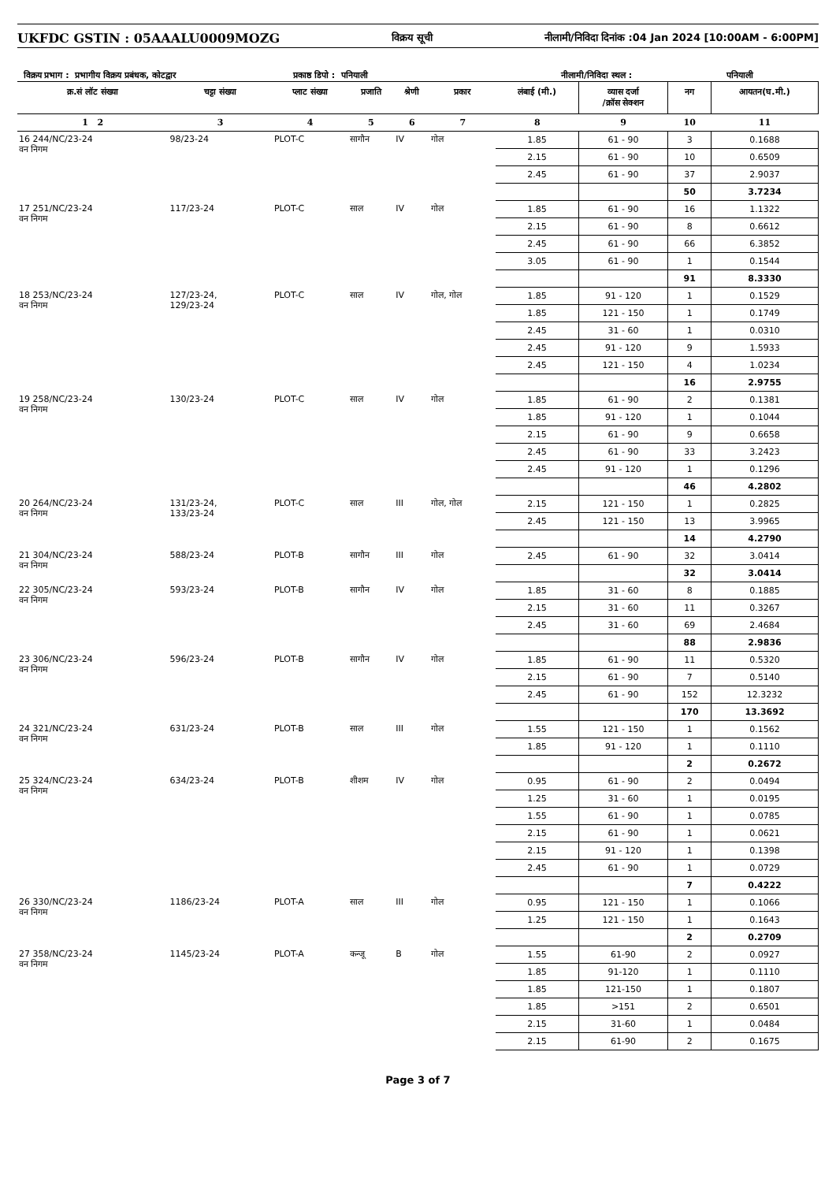UKFDC GSTIN : 05AAALU0009MOZG विक्रय सूची नीलामी/निविदा दिनांक :04 Jan 2024 [10:00AM - 6:00PM]
विक्रय प्रभाग : प्रभागीय विक्रय प्रबंधक, कोटद्वार प्रकाष्ठ डिपो : पनियाली नीलामी/निविदा स्थल : पनियाली
| क्र.सं लॉट संख्या | चट्टा संख्या | प्लाट संख्या | प्रजाति | श्रेणी | प्रकार | लंबाई (मी.) | व्यास दर्जा /क्रॉस सेक्शन | नग | आयतन(घ.मी.) |
| --- | --- | --- | --- | --- | --- | --- | --- | --- | --- |
| 1 2 | 3 | 4 | 5 | 6 | 7 | 8 | 9 | 10 | 11 |
| 16 244/NC/23-24 वन निगम | 98/23-24 | PLOT-C | सागौन | IV | गोल | 1.85 | 61 - 90 | 3 | 0.1688 |
| | | | | | | 2.15 | 61 - 90 | 10 | 0.6509 |
| | | | | | | 2.45 | 61 - 90 | 37 | 2.9037 |
| | | | | | | | | 50 | 3.7234 |
| 17 251/NC/23-24 वन निगम | 117/23-24 | PLOT-C | साल | IV | गोल | 1.85 | 61 - 90 | 16 | 1.1322 |
| | | | | | | 2.15 | 61 - 90 | 8 | 0.6612 |
| | | | | | | 2.45 | 61 - 90 | 66 | 6.3852 |
| | | | | | | 3.05 | 61 - 90 | 1 | 0.1544 |
| | | | | | | | | 91 | 8.3330 |
| 18 253/NC/23-24 वन निगम | 127/23-24, 129/23-24 | PLOT-C | साल | IV | गोल, गोल | 1.85 | 91 - 120 | 1 | 0.1529 |
| | | | | | | 1.85 | 121 - 150 | 1 | 0.1749 |
| | | | | | | 2.45 | 31 - 60 | 1 | 0.0310 |
| | | | | | | 2.45 | 91 - 120 | 9 | 1.5933 |
| | | | | | | 2.45 | 121 - 150 | 4 | 1.0234 |
| | | | | | | | | 16 | 2.9755 |
| 19 258/NC/23-24 वन निगम | 130/23-24 | PLOT-C | साल | IV | गोल | 1.85 | 61 - 90 | 2 | 0.1381 |
| | | | | | | 1.85 | 91 - 120 | 1 | 0.1044 |
| | | | | | | 2.15 | 61 - 90 | 9 | 0.6658 |
| | | | | | | 2.45 | 61 - 90 | 33 | 3.2423 |
| | | | | | | 2.45 | 91 - 120 | 1 | 0.1296 |
| | | | | | | | | 46 | 4.2802 |
| 20 264/NC/23-24 वन निगम | 131/23-24, 133/23-24 | PLOT-C | साल | III | गोल, गोल | 2.15 | 121 - 150 | 1 | 0.2825 |
| | | | | | | 2.45 | 121 - 150 | 13 | 3.9965 |
| | | | | | | | | 14 | 4.2790 |
| 21 304/NC/23-24 वन निगम | 588/23-24 | PLOT-B | सागौन | III | गोल | 2.45 | 61 - 90 | 32 | 3.0414 |
| | | | | | | | | 32 | 3.0414 |
| 22 305/NC/23-24 वन निगम | 593/23-24 | PLOT-B | सागौन | IV | गोल | 1.85 | 31 - 60 | 8 | 0.1885 |
| | | | | | | 2.15 | 31 - 60 | 11 | 0.3267 |
| | | | | | | 2.45 | 31 - 60 | 69 | 2.4684 |
| | | | | | | | | 88 | 2.9836 |
| 23 306/NC/23-24 वन निगम | 596/23-24 | PLOT-B | सागौन | IV | गोल | 1.85 | 61 - 90 | 11 | 0.5320 |
| | | | | | | 2.15 | 61 - 90 | 7 | 0.5140 |
| | | | | | | 2.45 | 61 - 90 | 152 | 12.3232 |
| | | | | | | | | 170 | 13.3692 |
| 24 321/NC/23-24 वन निगम | 631/23-24 | PLOT-B | साल | III | गोल | 1.55 | 121 - 150 | 1 | 0.1562 |
| | | | | | | 1.85 | 91 - 120 | 1 | 0.1110 |
| | | | | | | | | 2 | 0.2672 |
| 25 324/NC/23-24 वन निगम | 634/23-24 | PLOT-B | शीशम | IV | गोल | 0.95 | 61 - 90 | 2 | 0.0494 |
| | | | | | | 1.25 | 31 - 60 | 1 | 0.0195 |
| | | | | | | 1.55 | 61 - 90 | 1 | 0.0785 |
| | | | | | | 2.15 | 61 - 90 | 1 | 0.0621 |
| | | | | | | 2.15 | 91 - 120 | 1 | 0.1398 |
| | | | | | | 2.45 | 61 - 90 | 1 | 0.0729 |
| | | | | | | | | 7 | 0.4222 |
| 26 330/NC/23-24 वन निगम | 1186/23-24 | PLOT-A | साल | III | गोल | 0.95 | 121 - 150 | 1 | 0.1066 |
| | | | | | | 1.25 | 121 - 150 | 1 | 0.1643 |
| | | | | | | | | 2 | 0.2709 |
| 27 358/NC/23-24 वन निगम | 1145/23-24 | PLOT-A | कन्जू | B | गोल | 1.55 | 61-90 | 2 | 0.0927 |
| | | | | | | 1.85 | 91-120 | 1 | 0.1110 |
| | | | | | | 1.85 | 121-150 | 1 | 0.1807 |
| | | | | | | 1.85 | >151 | 2 | 0.6501 |
| | | | | | | 2.15 | 31-60 | 1 | 0.0484 |
| | | | | | | 2.15 | 61-90 | 2 | 0.1675 |
Page 3 of 7